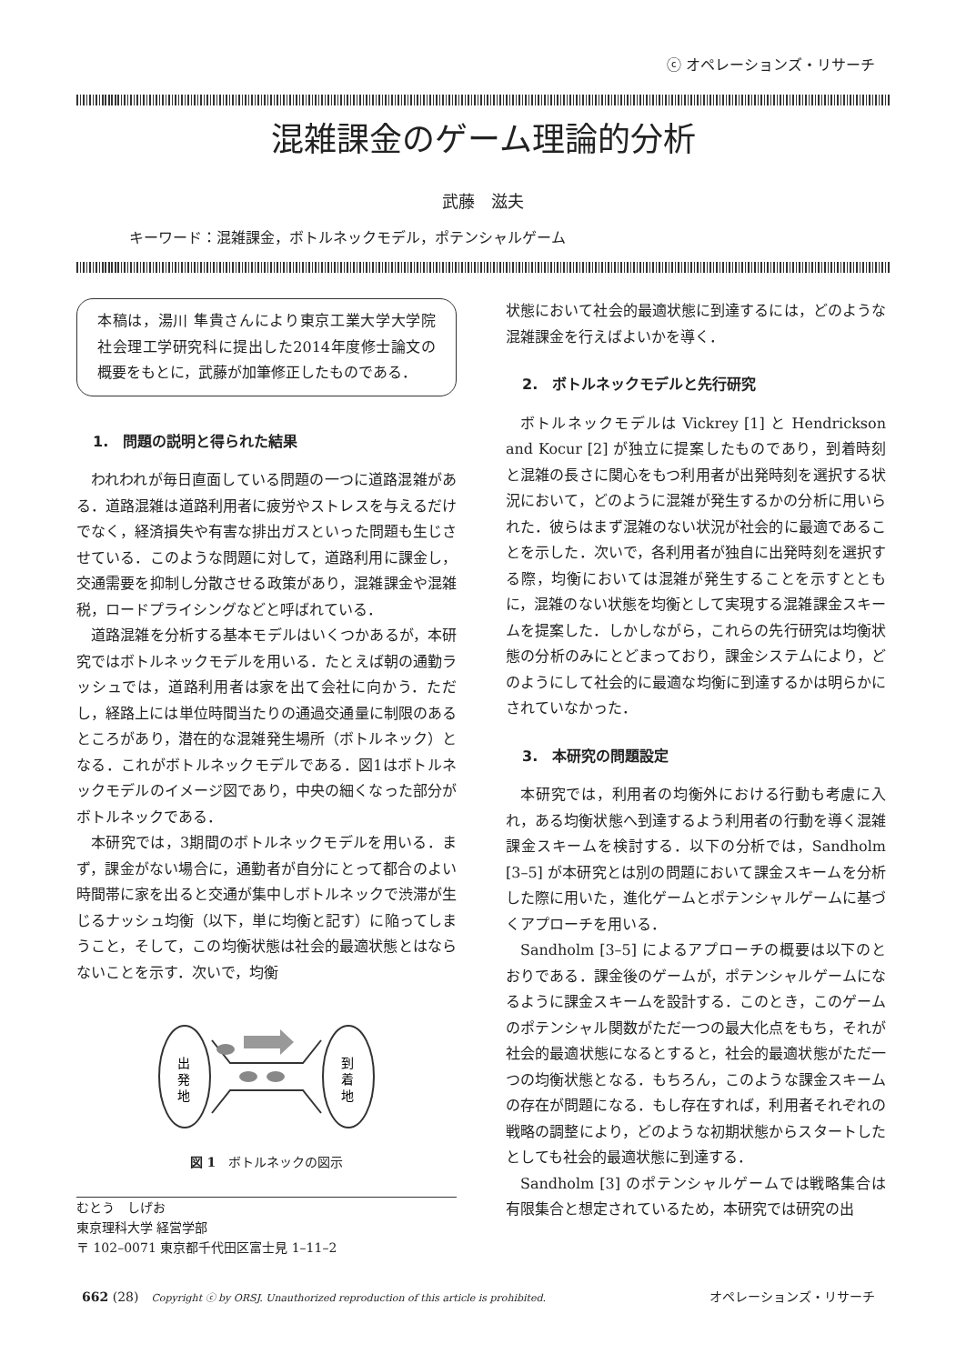ⓒ オペレーションズ・リサーチ
混雑課金のゲーム理論的分析
武藤　滋夫
キーワード：混雑課金，ボトルネックモデル，ポテンシャルゲーム
本稿は，湯川 隼貴さんにより東京工業大学大学院社会理工学研究科に提出した2014年度修士論文の概要をもとに，武藤が加筆修正したものである．
1.　問題の説明と得られた結果
われわれが毎日直面している問題の一つに道路混雑がある．道路混雑は道路利用者に疲労やストレスを与えるだけでなく，経済損失や有害な排出ガスといった問題も生じさせている．このような問題に対して，道路利用に課金し，交通需要を抑制し分散させる政策があり，混雑課金や混雑税，ロードプライシングなどと呼ばれている．
道路混雑を分析する基本モデルはいくつかあるが，本研究ではボトルネックモデルを用いる．たとえば朝の通勤ラッシュでは，道路利用者は家を出て会社に向かう．ただし，経路上には単位時間当たりの通過交通量に制限のあるところがあり，潜在的な混雑発生場所（ボトルネック）となる．これがボトルネックモデルである．図1はボトルネックモデルのイメージ図であり，中央の細くなった部分がボトルネックである．
本研究では，3期間のボトルネックモデルを用いる．まず，課金がない場合に，通勤者が自分にとって都合のよい時間帯に家を出ると交通が集中しボトルネックで渋滞が生じるナッシュ均衡（以下，単に均衡と記す）に陥ってしまうこと，そして，この均衡状態は社会的最適状態とはならないことを示す．次いで，均衡
出
発
地
到
着
地
図 1　ボトルネックの図示
むとう　しげお
東京理科大学 経営学部
〒 102–0071 東京都千代田区富士見 1–11–2
状態において社会的最適状態に到達するには，どのような混雑課金を行えばよいかを導く．
2.　ボトルネックモデルと先行研究
ボトルネックモデルは Vickrey [1] と Hendrickson and Kocur [2] が独立に提案したものであり，到着時刻と混雑の長さに関心をもつ利用者が出発時刻を選択する状況において，どのように混雑が発生するかの分析に用いられた．彼らはまず混雑のない状況が社会的に最適であることを示した．次いで，各利用者が独自に出発時刻を選択する際，均衡においては混雑が発生することを示すとともに，混雑のない状態を均衡として実現する混雑課金スキームを提案した．しかしながら，これらの先行研究は均衡状態の分析のみにとどまっており，課金システムにより，どのようにして社会的に最適な均衡に到達するかは明らかにされていなかった．
3.　本研究の問題設定
本研究では，利用者の均衡外における行動も考慮に入れ，ある均衡状態へ到達するよう利用者の行動を導く混雑課金スキームを検討する．以下の分析では，Sandholm [3–5] が本研究とは別の問題において課金スキームを分析した際に用いた，進化ゲームとポテンシャルゲームに基づくアプローチを用いる．
Sandholm [3–5] によるアプローチの概要は以下のとおりである．課金後のゲームが，ポテンシャルゲームになるように課金スキームを設計する．このとき，このゲームのポテンシャル関数がただ一つの最大化点をもち，それが社会的最適状態になるとすると，社会的最適状態がただ一つの均衡状態となる．もちろん，このような課金スキームの存在が問題になる．もし存在すれば，利用者それぞれの戦略の調整により，どのような初期状態からスタートしたとしても社会的最適状態に到達する．
Sandholm [3] のポテンシャルゲームでは戦略集合は有限集合と想定されているため，本研究では研究の出
662 (28)　Copyright ⓒ by ORSJ. Unauthorized reproduction of this article is prohibited. オペレーションズ・リサーチ